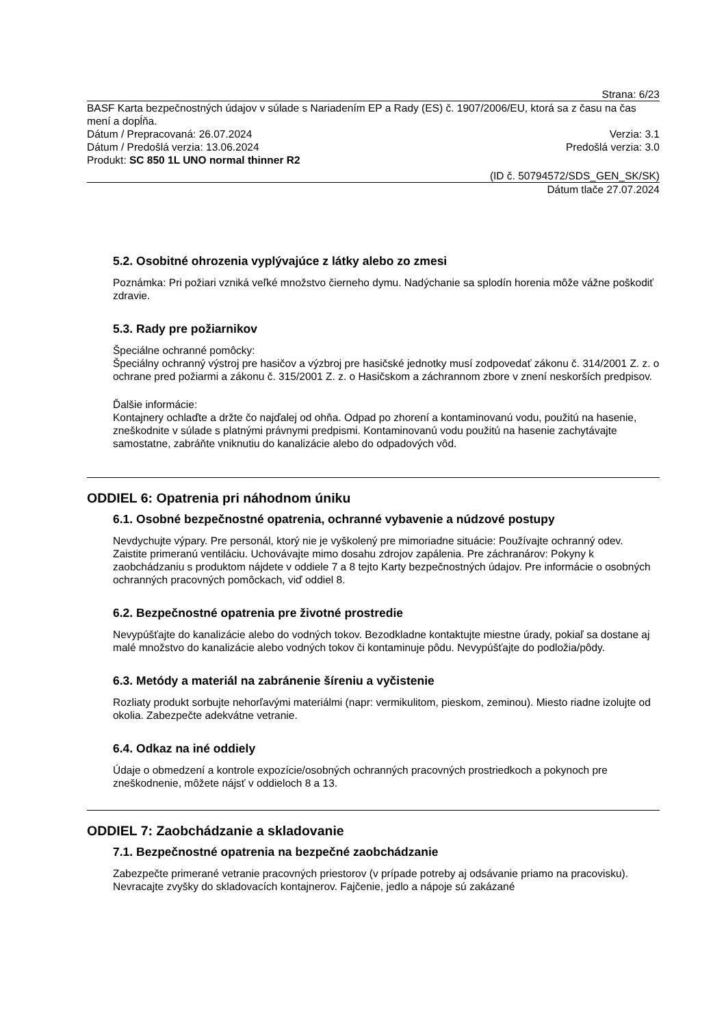Strana: 6/23
BASF Karta bezpečnostných údajov v súlade s Nariadením EP a Rady (ES) č. 1907/2006/EU, ktorá sa z času na čas mení a dopĺňa.
Dátum / Prepracovaná: 26.07.2024 Verzia: 3.1
Dátum / Predošlá verzia: 13.06.2024 Predošlá verzia: 3.0
Produkt: SC 850 1L UNO normal thinner R2
(ID č. 50794572/SDS_GEN_SK/SK)
Dátum tlače 27.07.2024
5.2. Osobitné ohrozenia vyplývajúce z látky alebo zo zmesi
Poznámka: Pri požiari vzniká veľké množstvo čierneho dymu. Nadýchanie sa splodín horenia môže vážne poškodiť zdravie.
5.3. Rady pre požiarnikov
Špeciálne ochranné pomôcky:
Špeciálny ochranný výstroj pre hasičov a výzbroj pre hasičské jednotky musí zodpovedať zákonu č. 314/2001 Z. z. o ochrane pred požiarmi a zákonu č. 315/2001 Z. z. o Hasičskom a záchrannom zbore v znení neskorších predpisov.
Ďalšie informácie:
Kontajnery ochlaďte a držte čo najďalej od ohňa. Odpad po zhorení a kontaminovanú vodu, použitú na hasenie, zneškodnite v súlade s platnými právnymi predpismi. Kontaminovanú vodu použitú na hasenie zachytávajte samostatne, zabráňte vniknutiu do kanalizácie alebo do odpadových vôd.
ODDIEL 6: Opatrenia pri náhodnom úniku
6.1. Osobné bezpečnostné opatrenia, ochranné vybavenie a núdzové postupy
Nevdychujte výpary. Pre personál, ktorý nie je vyškolený pre mimoriadne situácie: Používajte ochranný odev. Zaistite primeranú ventiláciu. Uchovávajte mimo dosahu zdrojov zapálenia. Pre záchranárov: Pokyny k zaobchádzaniu s produktom nájdete v oddiele 7 a 8 tejto Karty bezpečnostných údajov. Pre informácie o osobných ochranných pracovných pomôckach, viď oddiel 8.
6.2. Bezpečnostné opatrenia pre životné prostredie
Nevypúšťajte do kanalizácie alebo do vodných tokov. Bezodkladne kontaktujte miestne úrady, pokiaľ sa dostane aj malé množstvo do kanalizácie alebo vodných tokov či kontaminuje pôdu. Nevypúšťajte do podložia/pôdy.
6.3. Metódy a materiál na zabránenie šíreniu a vyčistenie
Rozliaty produkt sorbujte nehorľavými materiálmi (napr: vermikulitom, pieskom, zeminou). Miesto riadne izolujte od okolia. Zabezpečte adekvátne vetranie.
6.4. Odkaz na iné oddiely
Údaje o obmedzení a kontrole expozície/osobných ochranných pracovných prostriedkoch a pokynoch pre zneškodnenie, môžete nájsť v oddieloch 8 a 13.
ODDIEL 7: Zaobchádzanie a skladovanie
7.1. Bezpečnostné opatrenia na bezpečné zaobchádzanie
Zabezpečte primerané vetranie pracovných priestorov (v prípade potreby aj odsávanie priamo na pracovisku). Nevracajte zvyšky do skladovacích kontajnerov. Fajčenie, jedlo a nápoje sú zakázané